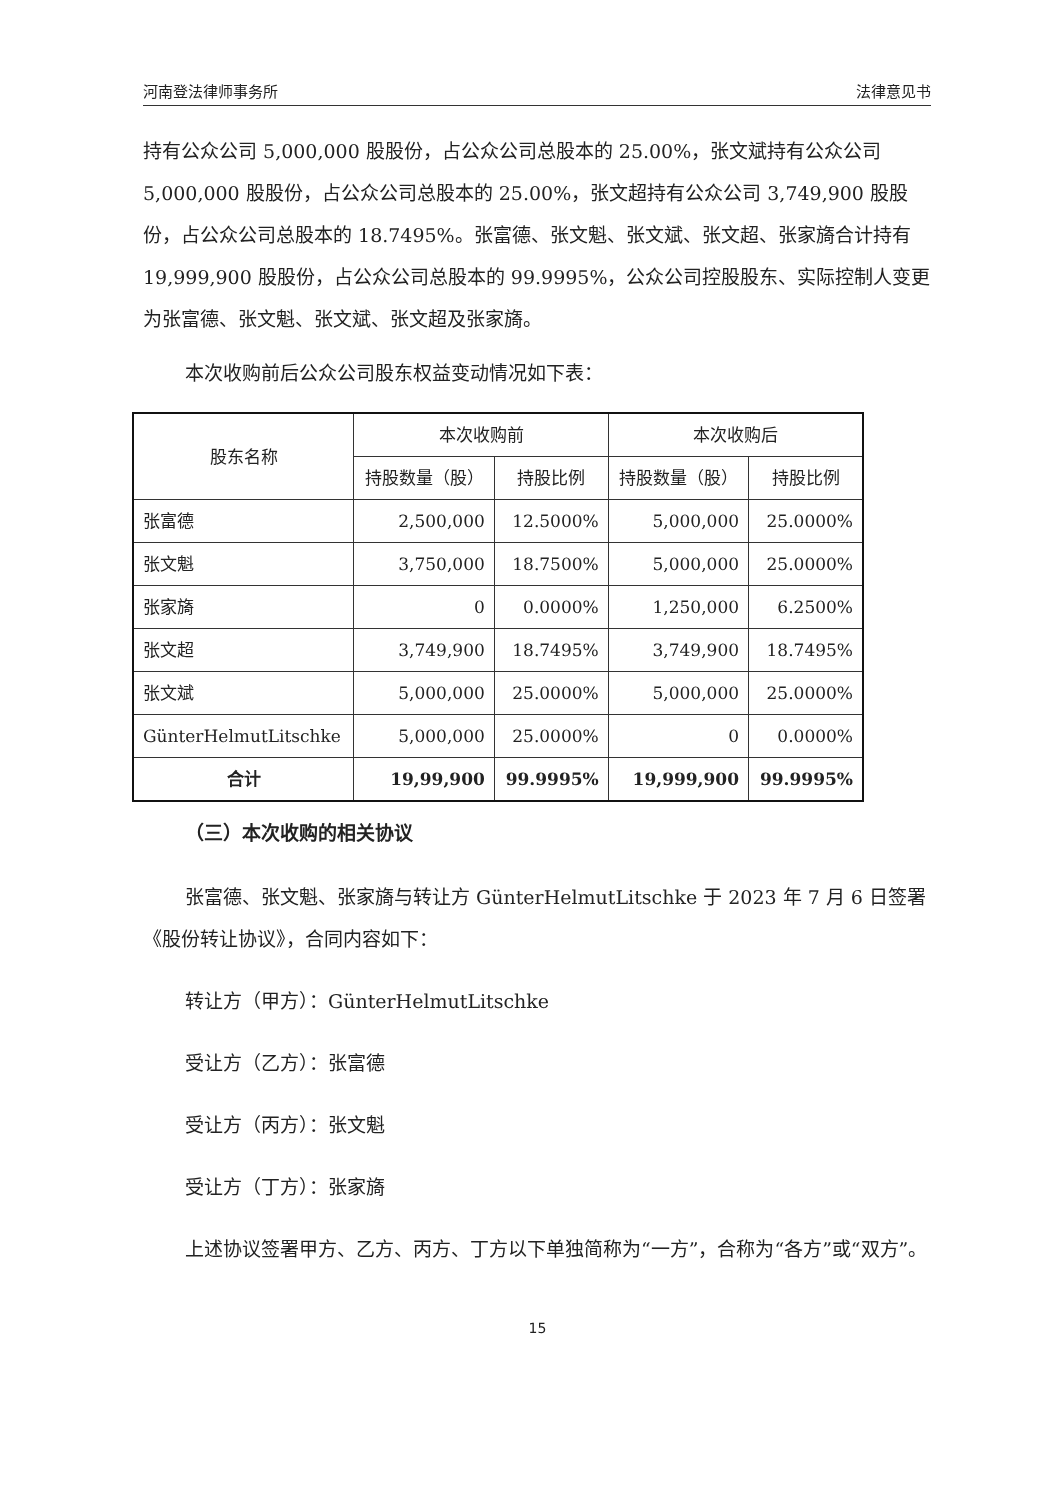河南登法律师事务所 法律意见书
持有公众公司 5,000,000 股股份，占公众公司总股本的 25.00%，张文斌持有公众公司 5,000,000 股股份，占公众公司总股本的 25.00%，张文超持有公众公司 3,749,900 股股份，占公众公司总股本的 18.7495%。张富德、张文魁、张文斌、张文超、张家旖合计持有 19,999,900 股股份，占公众公司总股本的 99.9995%，公众公司控股股东、实际控制人变更为张富德、张文魁、张文斌、张文超及张家旖。
本次收购前后公众公司股东权益变动情况如下表：
| 股东名称 | 本次收购前 | | 本次收购后 | |
| --- | --- | --- | --- | --- |
| | 持股数量（股） | 持股比例 | 持股数量（股） | 持股比例 |
| 张富德 | 2,500,000 | 12.5000% | 5,000,000 | 25.0000% |
| 张文魁 | 3,750,000 | 18.7500% | 5,000,000 | 25.0000% |
| 张家旖 | 0 | 0.0000% | 1,250,000 | 6.2500% |
| 张文超 | 3,749,900 | 18.7495% | 3,749,900 | 18.7495% |
| 张文斌 | 5,000,000 | 25.0000% | 5,000,000 | 25.0000% |
| GünterHelmutLitschke | 5,000,000 | 25.0000% | 0 | 0.0000% |
| 合计 | 19,99,900 | 99.9995% | 19,999,900 | 99.9995% |
（三）本次收购的相关协议
张富德、张文魁、张家旖与转让方 GünterHelmutLitschke 于 2023 年 7 月 6 日签署《股份转让协议》，合同内容如下：
转让方（甲方）：GünterHelmutLitschke
受让方（乙方）：张富德
受让方（丙方）：张文魁
受让方（丁方）：张家旖
上述协议签署甲方、乙方、丙方、丁方以下单独简称为“一方”，合称为“各方”或“双方”。
15